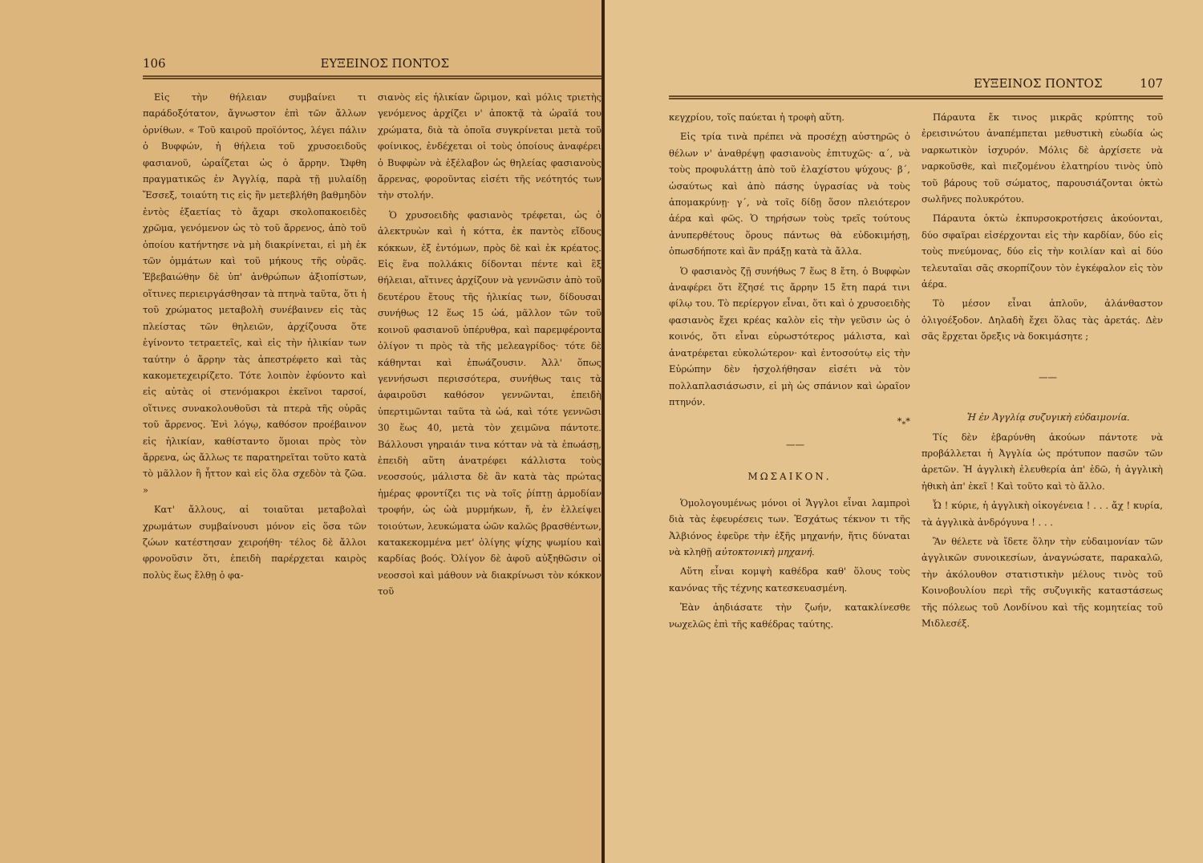106 ΕΥΞΕΙΝΟΣ ΠΟΝΤΟΣ
Εἰς τὴν θήλειαν συμβαίνει τι παράδοξότατον, ἄγνωστον ἐπὶ τῶν ἄλλων ὀρνίθων. « Τοῦ καιροῦ προϊόντος, λέγει πάλιν ὁ Βυφφών, ἡ θήλεια τοῦ χρυσοειδοῦς φασιανοῦ, ὡραΐζεται ὡς ὁ ἄρρην. Ὤφθη πραγματικῶς ἐν Ἀγγλίᾳ, παρὰ τῇ μυλαίδῃ Ἔσσεξ, τοιαύτη τις εἰς ἣν μετεβλήθη βαθμηδὸν ἐντὸς ἑξαετίας τὸ ἄχαρι σκολοπακοειδὲς χρῶμα, γενόμενον ὡς τὸ τοῦ ἄρρενος, ἀπὸ τοῦ ὁποίου κατήντησε νὰ μὴ διακρίνεται, εἰ μὴ ἐκ τῶν ὀμμάτων καὶ τοῦ μήκους τῆς οὐρᾶς. Ἐβεβαιώθην δὲ ὑπ' ἀνθρώπων ἀξιοπίστων, οἵτινες περιειργάσθησαν τὰ πτηνὰ ταῦτα, ὅτι ἡ τοῦ χρώματος μεταβολὴ συνέβαινεν εἰς τὰς πλείστας τῶν θηλειῶν, ἀρχίζουσα ὅτε ἐγίνοντο τετραετεῖς, καὶ εἰς τὴν ἡλικίαν των ταύτην ὁ ἄρρην τὰς ἀπεστρέφετο καὶ τὰς κακομετεχειρίζετο. Τότε λοιπὸν ἐφύοντο καὶ εἰς αὐτὰς οἱ στενόμακροι ἐκεῖνοι ταρσοί, οἵτινες συνακολουθοῦσι τὰ πτερὰ τῆς οὐρᾶς τοῦ ἄρρενος. Ἑνὶ λόγῳ, καθόσον προέβαινον εἰς ἡλικίαν, καθίσταντο ὅμοιαι πρὸς τὸν ἄρρενα, ὡς ἄλλως τε παρατηρεῖται τοῦτο κατὰ τὸ μᾶλλον ἢ ἧττον καὶ εἰς ὅλα σχεδὸν τὰ ζῶα. »
Κατ' ἄλλους, αἱ τοιαῦται μεταβολαὶ χρωμάτων συμβαίνουσι μόνον εἰς ὅσα τῶν ζώων κατέστησαν χειροήθη· τέλος δὲ ἄλλοι φρονοῦσιν ὅτι, ἐπειδὴ παρέρχεται καιρὸς πολὺς ἕως ἔλθῃ ὁ φα-
σιανὸς εἰς ἡλικίαν ὥριμον, καὶ μόλις τριετὴς γενόμενος ἀρχίζει ν' ἀποκτᾷ τὰ ὡραῖά του χρώματα, διὰ τὰ ὁποῖα συγκρίνεται μετὰ τοῦ φοίνικος, ἐνδέχεται οἱ τοὺς ὁποίους ἀναφέρει ὁ Βυφφὼν νὰ ἐξέλαβον ὡς θηλείας φασιανοὺς ἄρρενας, φοροῦντας εἰσέτι τῆς νεότητός των τὴν στολήν.
Ὁ χρυσοειδὴς φασιανὸς τρέφεται, ὡς ὁ ἀλεκτρυὼν καὶ ἡ κόττα, ἐκ παντὸς εἴδους κόκκων, ἐξ ἐντόμων, πρὸς δὲ καὶ ἐκ κρέατος. Εἰς ἕνα πολλάκις δίδονται πέντε καὶ ἓξ θήλειαι, αἵτινες ἀρχίζουν νὰ γεννῶσιν ἀπὸ τοῦ δευτέρου ἔτους τῆς ἡλικίας των, δίδουσαι συνήθως 12 ἕως 15 ὠά, μᾶλλον τῶν τοῦ κοινοῦ φασιανοῦ ὑπέρυθρα, καὶ παρεμφέροντα ὀλίγον τι πρὸς τὰ τῆς μελεαγρίδος· τότε δὲ κάθηνται καὶ ἐπωάζουσιν. Ἀλλ' ὅπως γεννήσωσι περισσότερα, συνήθως ταις τὰ ἀφαιροῦσι καθόσον γεννῶνται, ἐπειδὴ ὑπερτιμῶνται ταῦτα τὰ ὠά, καὶ τότε γεννῶσι 30 ἕως 40, μετὰ τὸν χειμῶνα πάντοτε. Βάλλουσι γηραιάν τινα κότταν νὰ τὰ ἐπωάσῃ, ἐπειδὴ αὕτη ἀνατρέφει κάλλιστα τοὺς νεοσσούς, μάλιστα δὲ ἂν κατὰ τὰς πρώτας ἡμέρας φροντίζει τις νὰ τοῖς ῥίπτῃ ἁρμοδίαν τροφήν, ὡς ὠὰ μυρμήκων, ἤ, ἐν ἐλλείψει τοιούτων, λευκώματα ὠῶν καλῶς βρασθέντων, κατακεκομμένα μετ' ὀλίγης ψίχης ψωμίου καὶ καρδίας βοός. Ὀλίγον δὲ ἀφοῦ αὐξηθῶσιν οἱ νεοσσοὶ καὶ μάθουν νὰ διακρίνωσι τὸν κόκκον τοῦ
ΕΥΞΕΙΝΟΣ ΠΟΝΤΟΣ 107
κεγχρίου, τοῖς παύεται ἡ τροφὴ αὕτη.
Εἰς τρία τινὰ πρέπει νὰ προσέχῃ αὐστηρῶς ὁ θέλων ν' ἀναθρέψῃ φασιανοὺς ἐπιτυχῶς· α΄, νὰ τοὺς προφυλάττῃ ἀπὸ τοῦ ἐλαχίστου ψύχους· β΄, ὡσαύτως καὶ ἀπὸ πάσης ὑγρασίας νὰ τοὺς ἀπομακρύνῃ· γ΄, νὰ τοῖς δίδῃ ὅσον πλειότερον ἀέρα καὶ φῶς. Ὁ τηρήσων τοὺς τρεῖς τούτους ἀνυπερθέτους ὅρους πάντως θὰ εὐδοκιμήσῃ, ὁπωσδήποτε καὶ ἂν πράξῃ κατὰ τὰ ἄλλα.
Ὁ φασιανὸς ζῇ συνήθως 7 ἕως 8 ἔτη. ὁ Βυφφὼν ἀναφέρει ὅτι ἔζησέ τις ἄρρην 15 ἔτη παρά τινι φίλῳ του. Τὸ περίεργον εἶναι, ὅτι καὶ ὁ χρυσοειδὴς φασιανὸς ἔχει κρέας καλὸν εἰς τὴν γεῦσιν ὡς ὁ κοινός, ὅτι εἶναι εὐρωστότερος μάλιστα, καὶ ἀνατρέφεται εὐκολώτερον· καὶ ἐντοσούτῳ εἰς τὴν Εὐρώπην δὲν ἠσχολήθησαν εἰσέτι νὰ τὸν πολλαπλασιάσωσιν, εἰ μὴ ὡς σπάνιον καὶ ὡραῖον πτηνόν.
*<sub>*</sub>*
——
ΜΩΣΑΙΚΟΝ.
Ὁμολογουμένως μόνοι οἱ Ἄγγλοι εἶναι λαμπροὶ διὰ τὰς ἐφευρέσεις των. Ἐσχάτως τέκνον τι τῆς Ἀλβιόνος ἐφεῦρε τὴν ἑξῆς μηχανήν, ἥτις δύναται νὰ κληθῇ αὐτοκτονικὴ μηχανή.
Αὕτη εἶναι κομψὴ καθέδρα καθ' ὅλους τοὺς κανόνας τῆς τέχνης κατεσκευασμένη.
Ἐὰν ἀηδιάσατε τὴν ζωήν, κατακλίνεσθε νωχελῶς ἐπὶ τῆς καθέδρας ταύτης.
Πάραυτα ἔκ τινος μικρᾶς κρύπτης τοῦ ἐρεισινώτου ἀναπέμπεται μεθυστικὴ εὐωδία ὡς ναρκωτικὸν ἰσχυρόν. Μόλις δὲ ἀρχίσετε νὰ ναρκοῦσθε, καὶ πιεζομένου ἐλατηρίου τινὸς ὑπὸ τοῦ βάρους τοῦ σώματος, παρουσιάζονται ὀκτὼ σωλῆνες πολυκρότου.
Πάραυτα ὀκτὼ ἐκπυρσοκροτήσεις ἀκούονται, δύο σφαῖραι εἰσέρχονται εἰς τὴν καρδίαν, δύο εἰς τοὺς πνεύμονας, δύο εἰς τὴν κοιλίαν καὶ αἱ δύο τελευταῖαι σᾶς σκορπίζουν τὸν ἐγκέφαλον εἰς τὸν ἀέρα.
Τὸ μέσον εἶναι ἁπλοῦν, ἀλάνθαστον ὀλιγοέξοδον. Δηλαδὴ ἔχει ὅλας τὰς ἀρετάς. Δὲν σᾶς ἔρχεται ὄρεξις νὰ δοκιμάσητε ;
——
Ἡ ἐν Ἀγγλίᾳ συζυγικὴ εὐδαιμονία.
Τίς δὲν ἐβαρύνθη ἀκούων πάντοτε νὰ προβάλλεται ἡ Ἀγγλία ὡς πρότυπον πασῶν τῶν ἀρετῶν. Ἡ ἀγγλικὴ ἐλευθερία ἀπ' ἐδῶ, ἡ ἀγγλικὴ ἠθικὴ ἀπ' ἐκεῖ ! Καὶ τοῦτο καὶ τὸ ἄλλο.
Ὦ ! κύριε, ἡ ἀγγλικὴ οἰκογένεια ! . . . ἄχ ! κυρία, τὰ ἀγγλικὰ ἀνδρόγυνα ! . . .
Ἂν θέλετε νὰ ἴδετε ὅλην τὴν εὐδαιμονίαν τῶν ἀγγλικῶν συνοικεσίων, ἀναγνώσατε, παρακαλῶ, τὴν ἀκόλουθον στατιστικὴν μέλους τινὸς τοῦ Κοινοβουλίου περὶ τῆς συζυγικῆς καταστάσεως τῆς πόλεως τοῦ Λονδίνου καὶ τῆς κομητείας τοῦ Μιδλεσέξ.